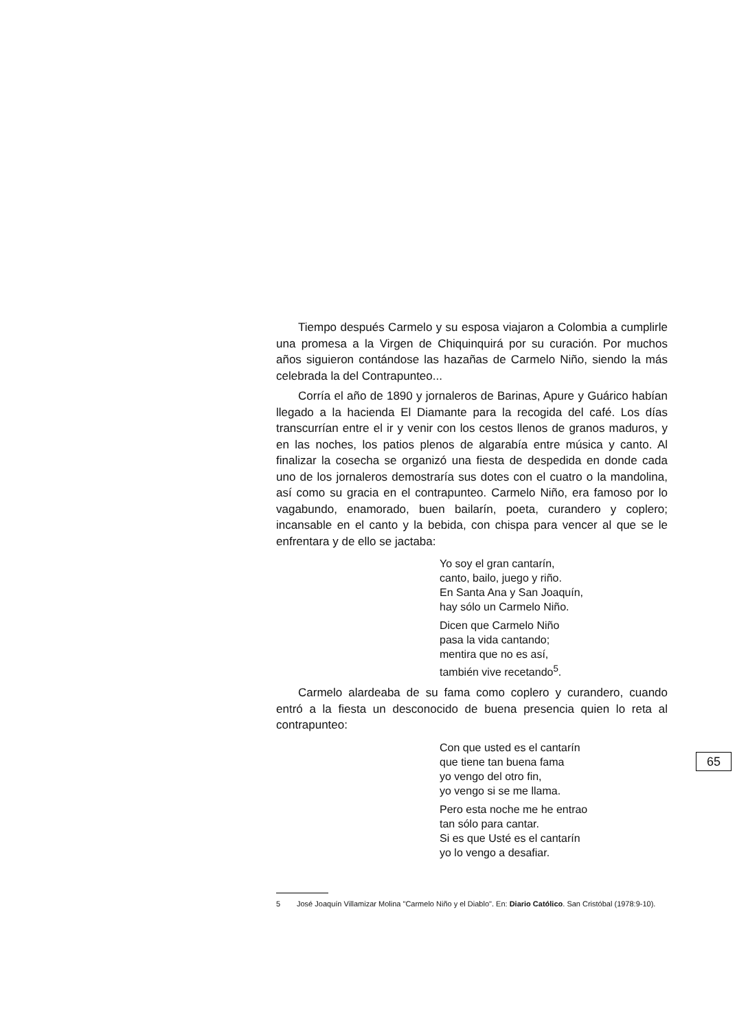Tiempo después Carmelo y su esposa viajaron a Colombia a cumplirle una promesa a la Virgen de Chiquinquirá por su curación. Por muchos años siguieron contándose las hazañas de Carmelo Niño, siendo la más celebrada la del Contrapunteo...
Corría el año de 1890 y jornaleros de Barinas, Apure y Guárico habían llegado a la hacienda El Diamante para la recogida del café. Los días transcurrían entre el ir y venir con los cestos llenos de granos maduros, y en las noches, los patios plenos de algarabía entre música y canto. Al finalizar la cosecha se organizó una fiesta de despedida en donde cada uno de los jornaleros demostraría sus dotes con el cuatro o la mandolina, así como su gracia en el contrapunteo. Carmelo Niño, era famoso por lo vagabundo, enamorado, buen bailarín, poeta, curandero y coplero; incansable en el canto y la bebida, con chispa para vencer al que se le enfrentara y de ello se jactaba:
Yo soy el gran cantarín,
canto, bailo, juego y riño.
En Santa Ana y San Joaquín,
hay sólo un Carmelo Niño.
Dicen que Carmelo Niño
pasa la vida cantando;
mentira que no es así,
también vive recetando<sup>5</sup>.
Carmelo alardeaba de su fama como coplero y curandero, cuando entró a la fiesta un desconocido de buena presencia quien lo reta al contrapunteo:
Con que usted es el cantarín
que tiene tan buena fama
yo vengo del otro fin,
yo vengo si se me llama.
Pero esta noche me he entrao
tan sólo para cantar.
Si es que Usté es el cantarín
yo lo vengo a desafiar.
5 José Joaquín Villamizar Molina "Carmelo Niño y el Diablo". En: Diario Católico. San Cristóbal (1978:9-10).
65